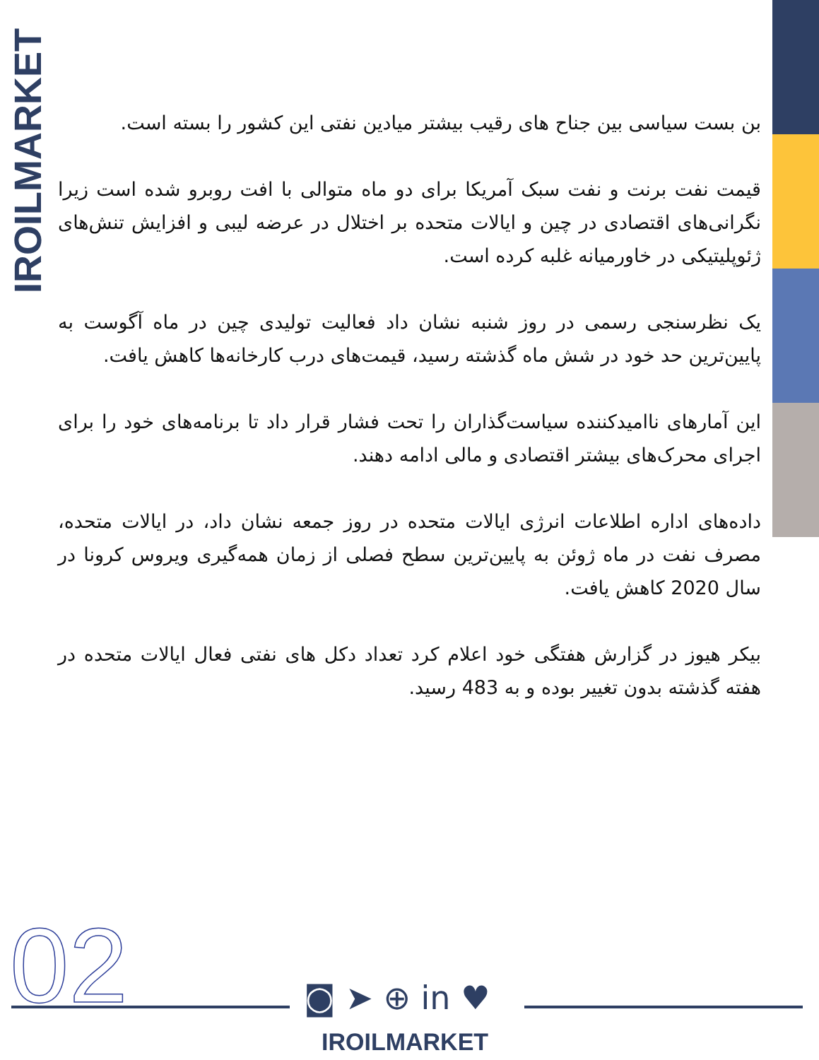IROILMARKET
بن بست سیاسی بین جناح های رقیب بیشتر میادین نفتی این کشور را بسته است.
قیمت نفت برنت و نفت سبک آمریکا برای دو ماه متوالی با افت روبرو شده است زیرا نگرانی‌های اقتصادی در چین و ایالات متحده بر اختلال در عرضه لیبی و افزایش تنش‌های ژئوپلیتیکی در خاورمیانه غلبه کرده است.
یک نظرسنجی رسمی در روز شنبه نشان داد فعالیت تولیدی چین در ماه آگوست به پایین‌ترین حد خود در شش ماه گذشته رسید، قیمت‌های درب کارخانه‌ها کاهش یافت.
این آمارهای ناامیدکننده سیاست‌گذاران را تحت فشار قرار داد تا برنامه‌های خود را برای اجرای محرک‌های بیشتر اقتصادی و مالی ادامه دهند.
داده‌های اداره اطلاعات انرژی ایالات متحده در روز جمعه نشان داد، در ایالات متحده، مصرف نفت در ماه ژوئن به پایین‌ترین سطح فصلی از زمان همه‌گیری ویروس کرونا در سال 2020 کاهش یافت.
بیکر هیوز در گزارش هفتگی خود اعلام کرد تعداد دکل های نفتی فعال ایالات متحده در هفته گذشته بدون تغییر بوده و به 483 رسید.
02 ◙ ➤ ⊕ in ♥
IROILMARKET